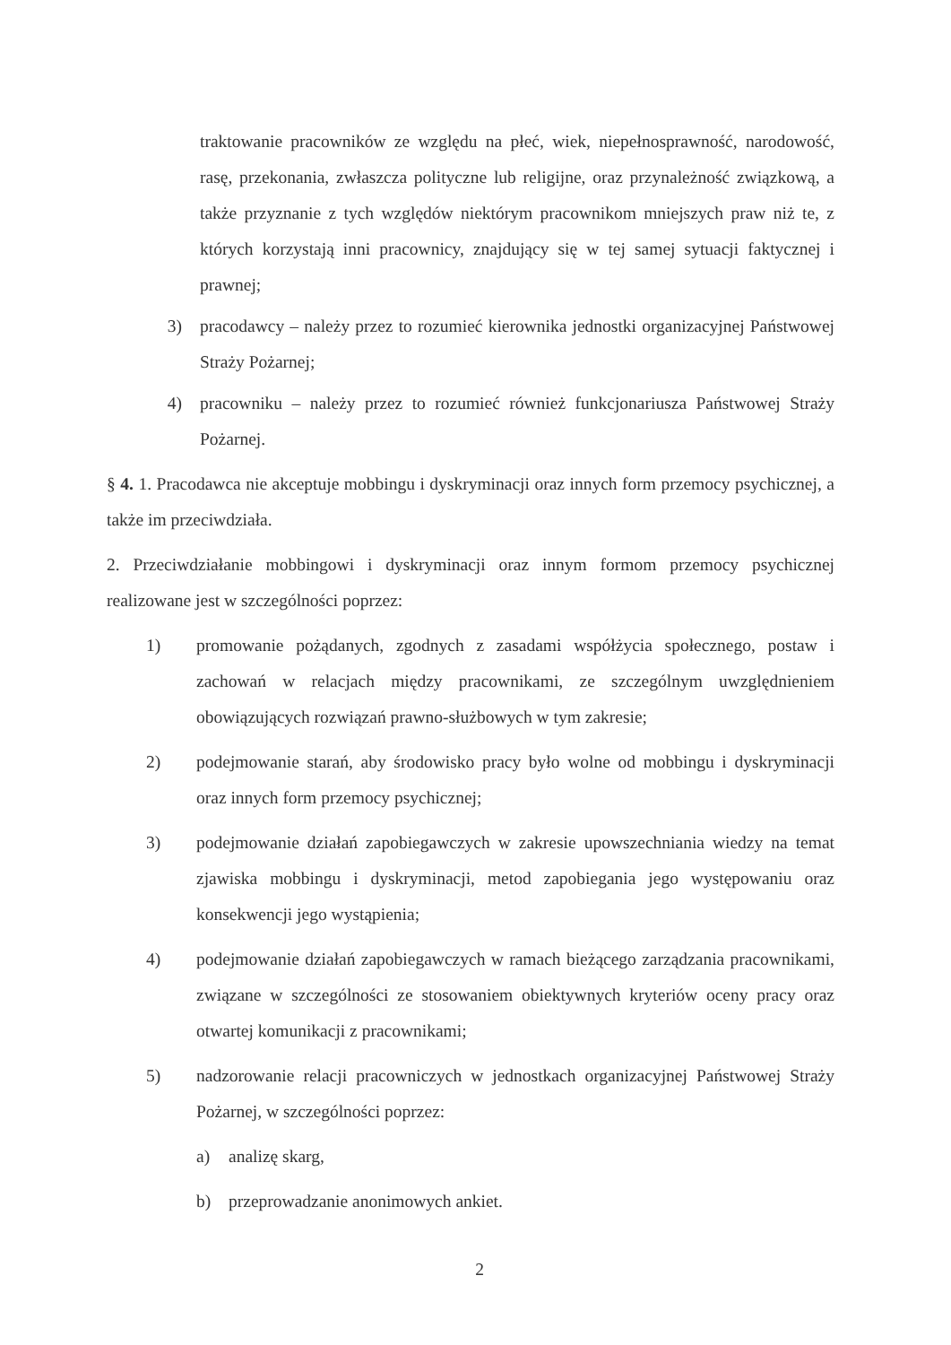traktowanie pracowników ze względu na płeć, wiek, niepełnosprawność, narodowość, rasę, przekonania, zwłaszcza polityczne lub religijne, oraz przynależność związkową, a także przyznanie z tych względów niektórym pracownikom mniejszych praw niż te, z których korzystają inni pracownicy, znajdujący się w tej samej sytuacji faktycznej i prawnej;
3) pracodawcy – należy przez to rozumieć kierownika jednostki organizacyjnej Państwowej Straży Pożarnej;
4) pracowniku – należy przez to rozumieć również funkcjonariusza Państwowej Straży Pożarnej.
§ 4. 1. Pracodawca nie akceptuje mobbingu i dyskryminacji oraz innych form przemocy psychicznej, a także im przeciwdziała.
2. Przeciwdziałanie mobbingowi i dyskryminacji oraz innym formom przemocy psychicznej realizowane jest w szczególności poprzez:
1) promowanie pożądanych, zgodnych z zasadami współżycia społecznego, postaw i zachowań w relacjach między pracownikami, ze szczególnym uwzględnieniem obowiązujących rozwiązań prawno-służbowych w tym zakresie;
2) podejmowanie starań, aby środowisko pracy było wolne od mobbingu i dyskryminacji oraz innych form przemocy psychicznej;
3) podejmowanie działań zapobiegawczych w zakresie upowszechniania wiedzy na temat zjawiska mobbingu i dyskryminacji, metod zapobiegania jego występowaniu oraz konsekwencji jego wystąpienia;
4) podejmowanie działań zapobiegawczych w ramach bieżącego zarządzania pracownikami, związane w szczególności ze stosowaniem obiektywnych kryteriów oceny pracy oraz otwartej komunikacji z pracownikami;
5) nadzorowanie relacji pracowniczych w jednostkach organizacyjnej Państwowej Straży Pożarnej, w szczególności poprzez:
a) analizę skarg,
b) przeprowadzanie anonimowych ankiet.
2